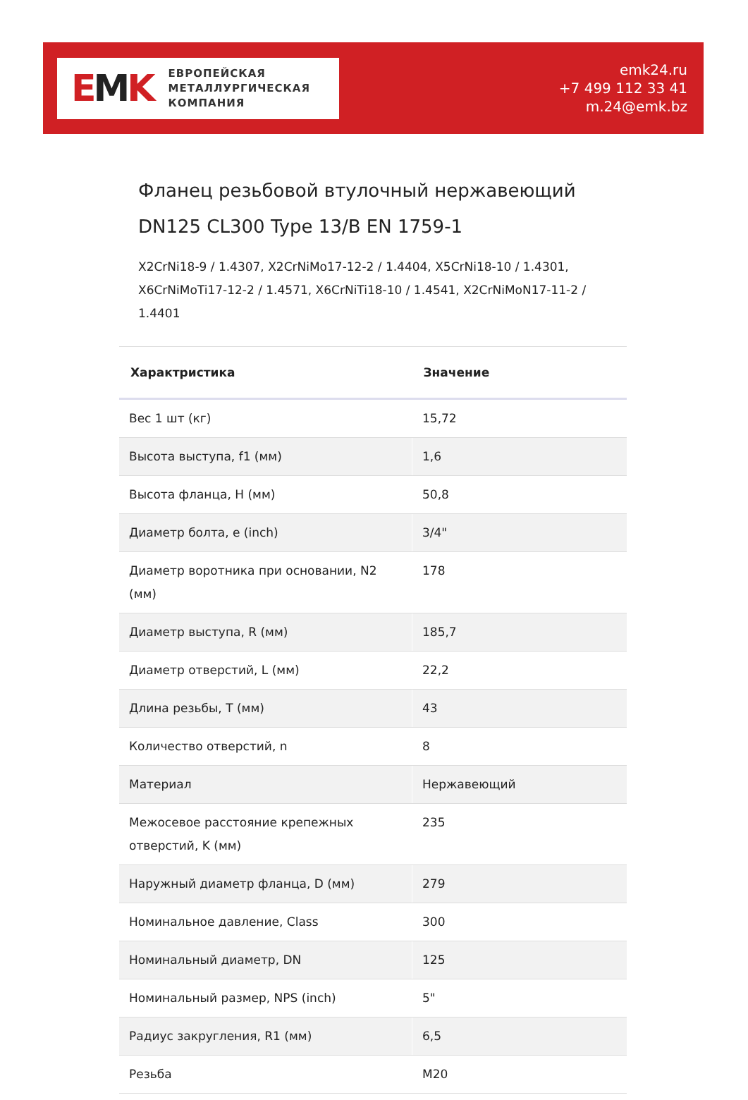EMK
ЕВРОПЕЙСКАЯ
МЕТАЛЛУРГИЧЕСКАЯ
КОМПАНИЯ
emk24.ru
+7 499 112 33 41
m.24@emk.bz
Фланец резьбовой втулочный нержавеющий DN125 CL300 Type 13/B EN 1759-1
X2CrNi18-9 / 1.4307, X2CrNiMo17-12-2 / 1.4404, X5CrNi18-10 / 1.4301, X6CrNiMoTi17-12-2 / 1.4571, X6CrNiTi18-10 / 1.4541, X2CrNiMoN17-11-2 / 1.4401
| Характристика | Значение |
| --- | --- |
| Вес 1 шт (кг) | 15,72 |
| Высота выступа, f1 (мм) | 1,6 |
| Высота фланца, H (мм) | 50,8 |
| Диаметр болта, e (inch) | 3/4" |
| Диаметр воротника при основании, N2 (мм) | 178 |
| Диаметр выступа, R (мм) | 185,7 |
| Диаметр отверстий, L (мм) | 22,2 |
| Длина резьбы, T (мм) | 43 |
| Количество отверстий, n | 8 |
| Материал | Нержавеющий |
| Межосевое расстояние крепежных отверстий, K (мм) | 235 |
| Наружный диаметр фланца, D (мм) | 279 |
| Номинальное давление, Class | 300 |
| Номинальный диаметр, DN | 125 |
| Номинальный размер, NPS (inch) | 5" |
| Радиус закругления, R1 (мм) | 6,5 |
| Резьба | M20 |